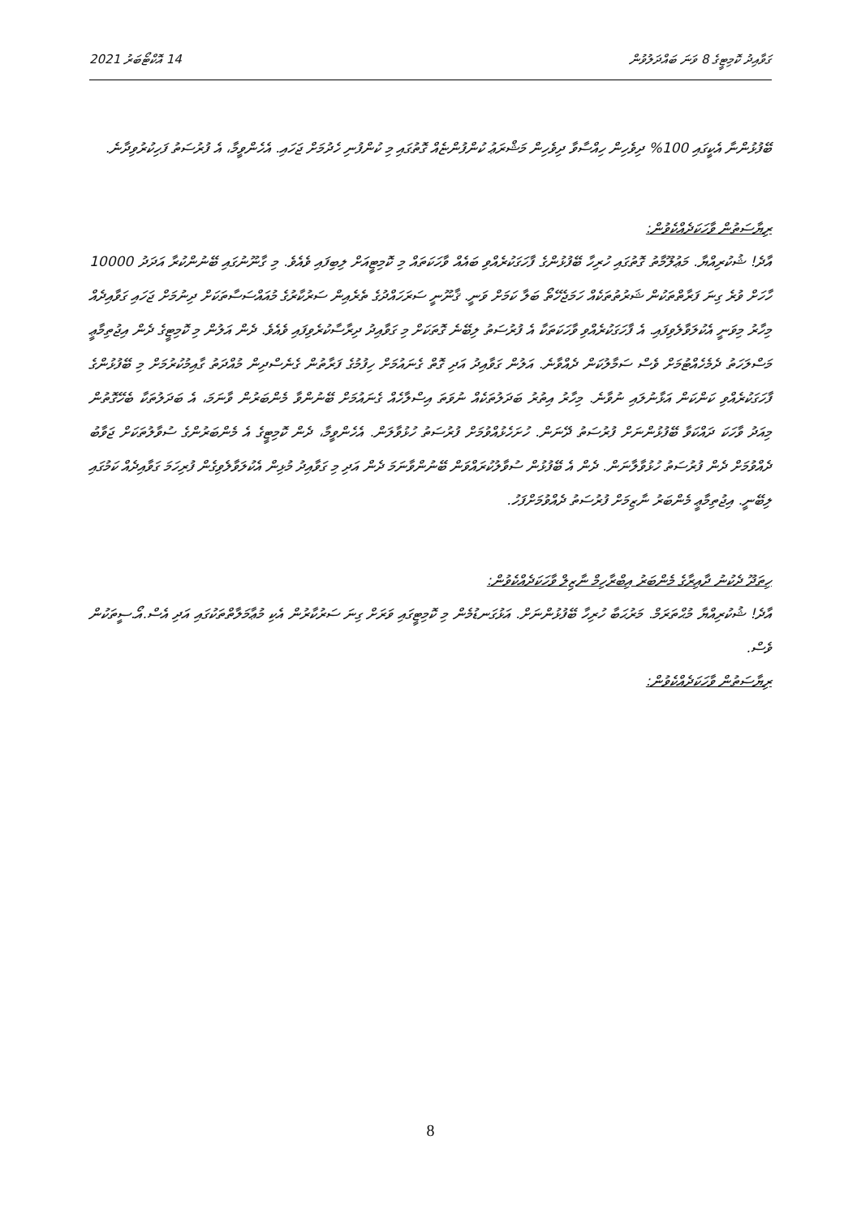ގަވާއިދު ކޮމިޓީގެ 8 ވަނަ ބައްދަލުވުން 14 އޮކްޓޯބަރު 2021
ބޭފުޅުންނާ އެކީގައި 100% ދިވެހިން ހިއްސާވާ ދިވެހިން މަޝްރަޢު ކުންފުންޏެއް ގޮތުގައި މި ކުންފުނި ހެދުމަށް ޖަހައި. އެހެންވީމާ، އެ ފުރުސަތު ފަހިކުރުވިދާނެ.
ރިޔާސަތުން ވާހަކަދެއްކެވުން:
އާދެ! ޝުކުރިއްޔާ. މަޢުލޫމާތު ގޮތުގައި ހުރިހާ ބޭފުޅުންގެ ފާހަގަކުރެއްވި ބައެއް ވާހަކަތައް މި ކޮމިޓީއަށް ލިބިފައި ވެއެވެ. މި ގާނޫނުގައި ބޭނުންކުރާ އަދަދު 10000 ހާހަށް ވުރެ ގިނަ ފަރާތްތަކުން ޝަރުތުތަކެއް ހަމަޖެހޭތޯ ބަލާ ކަމަށް ވަނީ. ޤާނޫނީ ސަރަހައްދުގެ ތެރެއިން ސަރުކާރުގެ މުއައްސަސާތަކަށް ދިނުމަށް ޖަހައި ގަވާއިދެއް މިހާރު މިވަނީ އެކުލަވާލެވިފައި. އެ ފާހަގަކުރެއްވި ވާހަކަތަކާ އެ ފުރުސަތު ލިބޭނެ ގޮތަކަށް މި ގަވާއިދު ދިރާސާކުރެވިފައި ވެއެވެ. ދެން އަލުން މި ކޮމިޓީގެ ދެން އިޖުތިމާޢީ މަސްލަހަތު ދެމެހެއްޓުމަށް ވެސް ސަމާލުކަން ދެއްވާނެ. އަލުން ގަވާއިދު އަދި ގޮތް ގެނައުމަށް ހިފުމުގެ ފަރާތުން ގެނެސްދިން މުއްދަތު ގާއިމުކުރުމަށް މި ބޭފުޅުންގެ ފާހަގަކުރެއްވި ކަންކަން އަޅާނުލައި ނުވާނެ. މިހާރު އިތުރު ބަދަލުތަކެއް ނުވަތަ އިސްލާހެއް ގެނައުމަށް ބޭނުންވާ މެންބަރުން ވާނަމަ، އެ ބަދަލުތަކާ ބެހޭގޮތުން މިއަދު ވާހަކަ ދައްކަވާ ބޭފުޅުންނަށް ފުރުސަތު ދޭނަން. ހުށަހެޅުއްވުމަށް ފުރުސަތު ހުޅުވާލަން. އެހެންވީމާ، ދެން ކޮމިޓީގެ އެ މެންބަރުންގެ ސުވާލުތަކަށް ޖަވާބު ދެއްވުމަށް ދެން ފުރުސަތު ހުޅުވާލާނަން. ދެން އެ ބޭފުޅުން ސުވާލުކުރައްވަން ބޭނުންވާނަމަ ދެން އަދި މި ގަވާއިދު މުޅިން އެކުލަވާލެވިގެން ފުރިހަމަ ގަވާއިދެއް ކަމުގައި ލިބޭނީ. އިޖުތިމާޢީ މެންބަރު ނާޒިމަށް ފުރުސަތު ދެއްވުމަށްފަހު.
ހިތަދޫ ދެކުނު ދާއިރާގެ މެންބަރު އިބްރާހިމް ނާޒިލް ވާހަކަދެއްކެވުން:
އާދެ! ޝުކުރިއްޔާ މުޙްތަރަމް. މަރުޙަބާ ހުރިހާ ބޭފުޅުންނަށް. އަޅުގަނޑުމެން މި ކޮމިޓީގައި ވަރަށް ގިނަ ސަރުކާރުން އެކި މުޢާމަލާތްތަކުގައި އަދި އެސް.އޯ.ސީތަކުން ވެސް.
ރިޔާސަތުން ވާހަކަދެއްކެވުން:
8